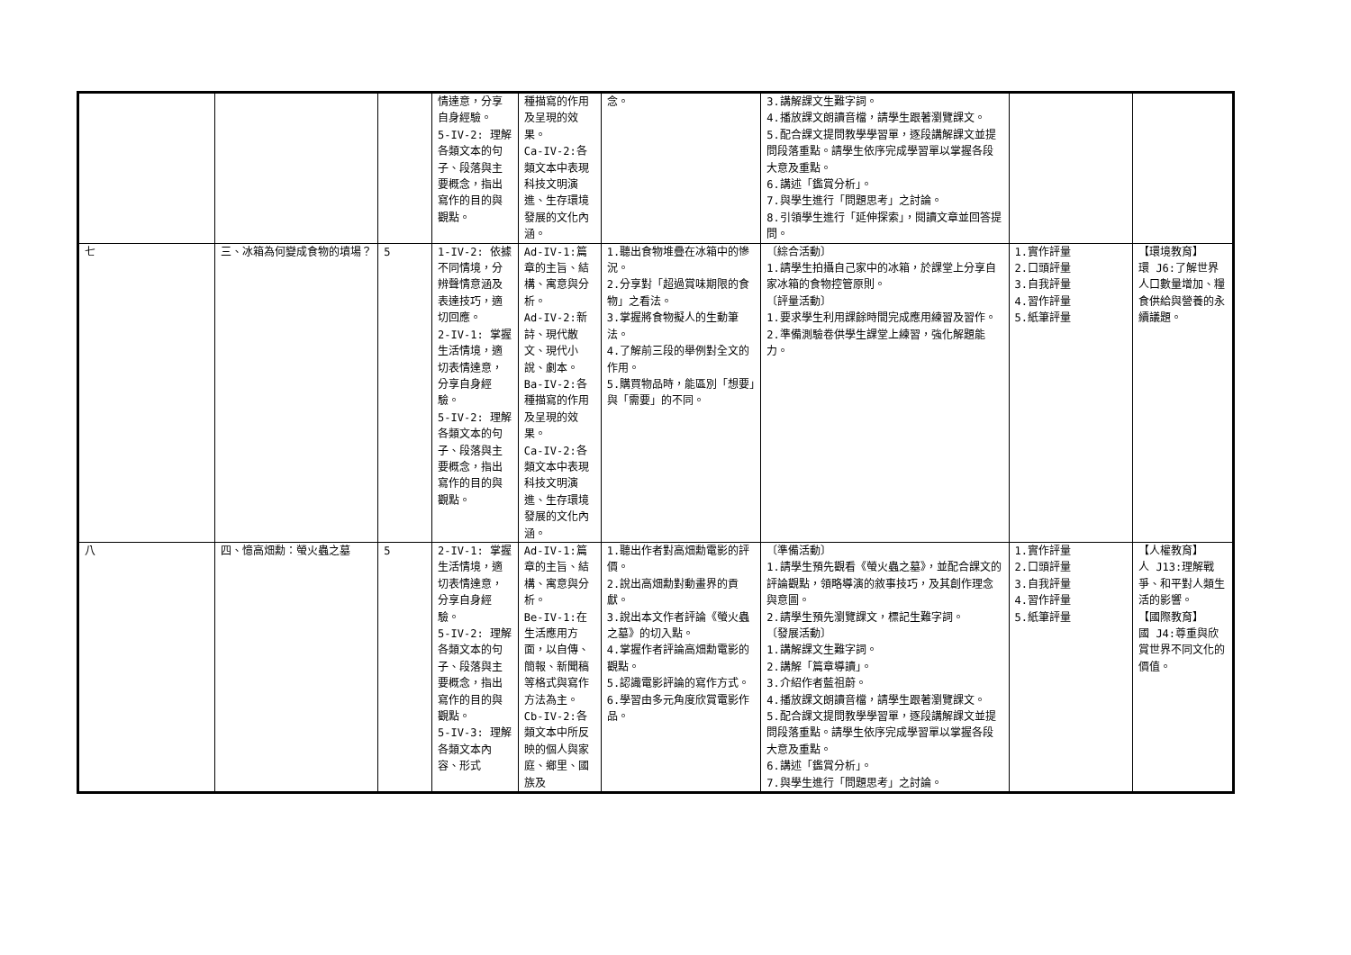| | | | 情達意，分享自身經驗。 5-IV-2: 理解各類文本的句子、段落與主要概念，指出寫作的目的與觀點。 | 種描寫的作用及呈現的效果。 Ca-IV-2:各類文本中表現科技文明演進、生存環境發展的文化內涵。 | 念。 | 3.講解課文生難字詞。 4.播放課文朗讀音檔，請學生跟著瀏覽課文。 5.配合課文提問教學學習單，逐段講解課文並提問段落重點。請學生依序完成學習單以掌握各段大意及重點。 6.講述「鑑賞分析」。 7.與學生進行「問題思考」之討論。 8.引領學生進行「延伸探索」，閱讀文章並回答提問。 | | |
| 七 | 三、冰箱為何變成食物的墳場？ | 5 | 1-IV-2: 依據不同情境，分辨聲情意涵及表達技巧，適切回應。 2-IV-1: 掌握生活情境，適切表情達意，分享自身經驗。 5-IV-2: 理解各類文本的句子、段落與主要概念，指出寫作的目的與觀點。 | Ad-IV-1:篇章的主旨、結構、寓意與分析。 Ad-IV-2:新詩、現代散文、現代小說、劇本。 Ba-IV-2:各種描寫的作用及呈現的效果。 Ca-IV-2:各類文本中表現科技文明演進、生存環境發展的文化內涵。 | 1.聽出食物堆疊在冰箱中的慘況。 2.分享對「超過賞味期限的食物」之看法。 3.掌握將食物擬人的生動筆法。 4.了解前三段的舉例對全文的作用。 5.購買物品時，能區別「想要」與「需要」的不同。 | 〔綜合活動〕 1.請學生拍攝自己家中的冰箱，於課堂上分享自家冰箱的食物控管原則。 〔評量活動〕 1.要求學生利用課餘時間完成應用練習及習作。 2.準備測驗卷供學生課堂上練習，強化解題能力。 | 1.實作評量 2.口頭評量 3.自我評量 4.習作評量 5.紙筆評量 | 【環境教育】 環 J6:了解世界人口數量增加、糧食供給與營養的永續議題。 |
| 八 | 四、憶高畑勳：螢火蟲之墓 | 5 | 2-IV-1: 掌握生活情境，適切表情達意，分享自身經驗。 5-IV-2: 理解各類文本的句子、段落與主要概念，指出寫作的目的與觀點。 5-IV-3: 理解各類文本內容、形式 | Ad-IV-1:篇章的主旨、結構、寓意與分析。 Be-IV-1:在生活應用方面，以自傳、簡報、新聞稿等格式與寫作方法為主。 Cb-IV-2:各類文本中所反映的個人與家庭、鄉里、國族及 | 1.聽出作者對高畑勳電影的評價。 2.說出高畑勳對動畫界的貢獻。 3.說出本文作者評論《螢火蟲之墓》的切入點。 4.掌握作者評論高畑勳電影的觀點。 5.認識電影評論的寫作方式。 6.學習由多元角度欣賞電影作品。 | 〔準備活動〕 1.請學生預先觀看《螢火蟲之墓》，並配合課文的評論觀點，領略導演的敘事技巧，及其創作理念與意圖。 2.請學生預先瀏覽課文，標記生難字詞。 〔發展活動〕 1.講解課文生難字詞。 2.講解「篇章導讀」。 3.介紹作者藍祖蔚。 4.播放課文朗讀音檔，請學生跟著瀏覽課文。 5.配合課文提問教學學習單，逐段講解課文並提問段落重點。請學生依序完成學習單以掌握各段大意及重點。 6.講述「鑑賞分析」。 7.與學生進行「問題思考」之討論。 | 1.實作評量 2.口頭評量 3.自我評量 4.習作評量 5.紙筆評量 | 【人權教育】 人 J13:理解戰爭、和平對人類生活的影響。 【國際教育】 國 J4:尊重與欣賞世界不同文化的價值。 |